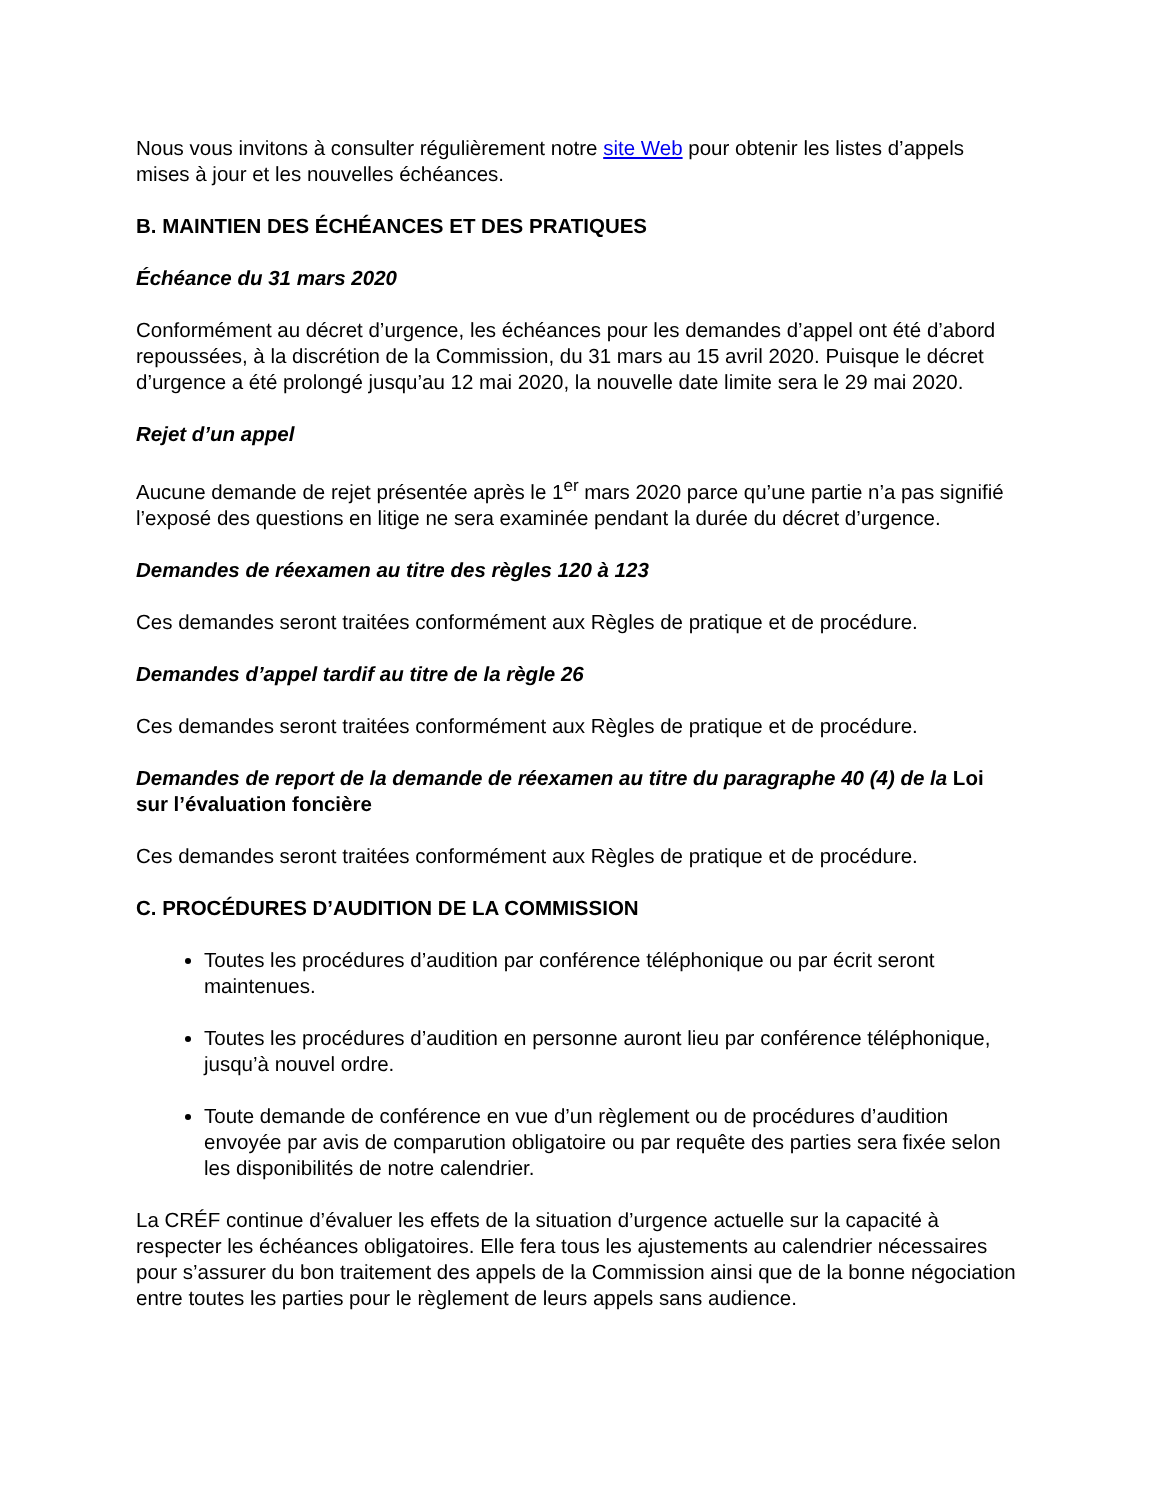Nous vous invitons à consulter régulièrement notre site Web pour obtenir les listes d’appels mises à jour et les nouvelles échéances.
B. MAINTIEN DES ÉCHÉANCES ET DES PRATIQUES
Échéance du 31 mars 2020
Conformément au décret d’urgence, les échéances pour les demandes d’appel ont été d’abord repoussées, à la discrétion de la Commission, du 31 mars au 15 avril 2020. Puisque le décret d’urgence a été prolongé jusqu’au 12 mai 2020, la nouvelle date limite sera le 29 mai 2020.
Rejet d’un appel
Aucune demande de rejet présentée après le 1<sup>er</sup> mars 2020 parce qu’une partie n’a pas signifié l’exposé des questions en litige ne sera examinée pendant la durée du décret d’urgence.
Demandes de réexamen au titre des règles 120 à 123
Ces demandes seront traitées conformément aux Règles de pratique et de procédure.
Demandes d’appel tardif au titre de la règle 26
Ces demandes seront traitées conformément aux Règles de pratique et de procédure.
Demandes de report de la demande de réexamen au titre du paragraphe 40 (4) de la Loi sur l’évaluation foncière
Ces demandes seront traitées conformément aux Règles de pratique et de procédure.
C. PROCÉDURES D’AUDITION DE LA COMMISSION
Toutes les procédures d’audition par conférence téléphonique ou par écrit seront maintenues.
Toutes les procédures d’audition en personne auront lieu par conférence téléphonique, jusqu’à nouvel ordre.
Toute demande de conférence en vue d’un règlement ou de procédures d’audition envoyée par avis de comparution obligatoire ou par requête des parties sera fixée selon les disponibilités de notre calendrier.
La CRÉF continue d’évaluer les effets de la situation d’urgence actuelle sur la capacité à respecter les échéances obligatoires. Elle fera tous les ajustements au calendrier nécessaires pour s’assurer du bon traitement des appels de la Commission ainsi que de la bonne négociation entre toutes les parties pour le règlement de leurs appels sans audience.